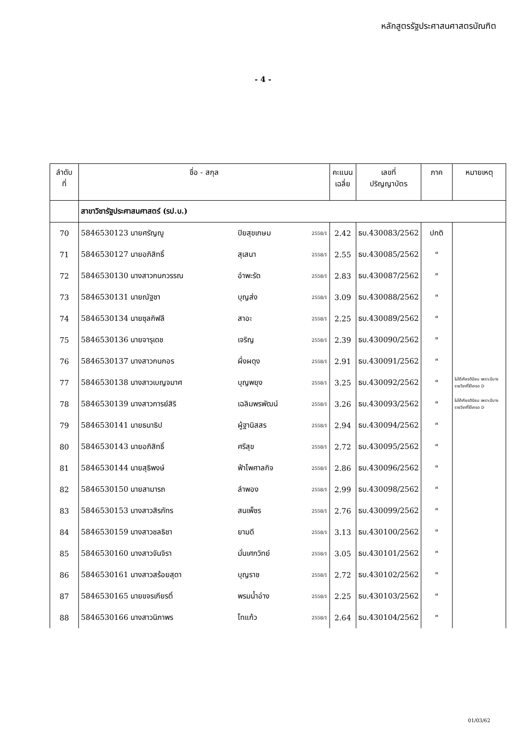หลักสูตรรัฐประศาสนศาสตรบัณฑิต
- 4 -
| ลำดับ ที่ | ชื่อ - สกุล | | | คะแนน เฉลี่ย | เลขที่ ปริญญาบัตร | ภาค | หมายเหตุ |
| --- | --- | --- | --- | --- | --- | --- | --- |
| | สาขาวิชารัฐประศาสนศาสตร์ (รป.บ.) | | | | | | |
| 70 | 5846530123 นายศรัญญู | ปิยสุขเกษม | 2558/1 | 2.42 | ธบ.430083/2562 | ปกติ | |
| 71 | 5846530127 นายอภิสิทธิ์ | สุเสนา | 2558/1 | 2.55 | ธบ.430085/2562 | " | |
| 72 | 5846530130 นางสาวกนกวรรณ | อำพะรัด | 2558/1 | 2.83 | ธบ.430087/2562 | " | |
| 73 | 5846530131 นายณัฐชา | บุญส่ง | 2558/1 | 3.09 | ธบ.430088/2562 | " | |
| 74 | 5846530134 นายซุลกิฟลี | สาอะ | 2558/1 | 2.25 | ธบ.430089/2562 | " | |
| 75 | 5846530136 นายจารุเดช | เจริญ | 2558/1 | 2.39 | ธบ.430090/2562 | " | |
| 76 | 5846530137 นางสาวกนกอร | ผึ่งผดุง | 2558/1 | 2.91 | ธบ.430091/2562 | " | |
| 77 | 5846530138 นางสาวเบญจมาศ | บุญพยุง | 2558/1 | 3.25 | ธบ.430092/2562 | " | ไม่ได้เกียรตินิยม เพราะมีบางรายวิชาที่ได้เกรด D |
| 78 | 5846530139 นางสาวการย์สิริ | เฉลิมพรพัฒน์ | 2558/1 | 3.26 | ธบ.430093/2562 | " | ไม่ได้เกียรตินิยม เพราะมีบางรายวิชาที่ได้เกรด D |
| 79 | 5846530141 นายธนาธิป | ผู้ฐานิสสร | 2558/1 | 2.94 | ธบ.430094/2562 | " | |
| 80 | 5846530143 นายอภิสิทธิ์ | ศรีสุข | 2558/1 | 2.72 | ธบ.430095/2562 | " | |
| 81 | 5846530144 นายสุธิพงษ์ | ฟ้าไพศาลกิจ | 2558/1 | 2.86 | ธบ.430096/2562 | " | |
| 82 | 5846530150 นายสามารถ | ลำพอง | 2558/1 | 2.99 | ธบ.430098/2562 | " | |
| 83 | 5846530153 นางสาวสิรภัทร | สนเพ็ชร | 2558/1 | 2.76 | ธบ.430099/2562 | " | |
| 84 | 5846530159 นางสาวชลธิชา | ยามดี | 2558/1 | 3.13 | ธบ.430100/2562 | " | |
| 85 | 5846530160 นางสาวจันจิรา | มั่นเศกวิทย์ | 2558/1 | 3.05 | ธบ.430101/2562 | " | |
| 86 | 5846530161 นางสาวสร้อยสุดา | บุญราช | 2558/1 | 2.72 | ธบ.430102/2562 | " | |
| 87 | 5846530165 นายขจรเกียรติ์ | พรมน้ำอ่าง | 2558/1 | 2.25 | ธบ.430103/2562 | " | |
| 88 | 5846530166 นางสาวนิภาพร | โทแก้ว | 2558/1 | 2.64 | ธบ.430104/2562 | " | |
01/03/62